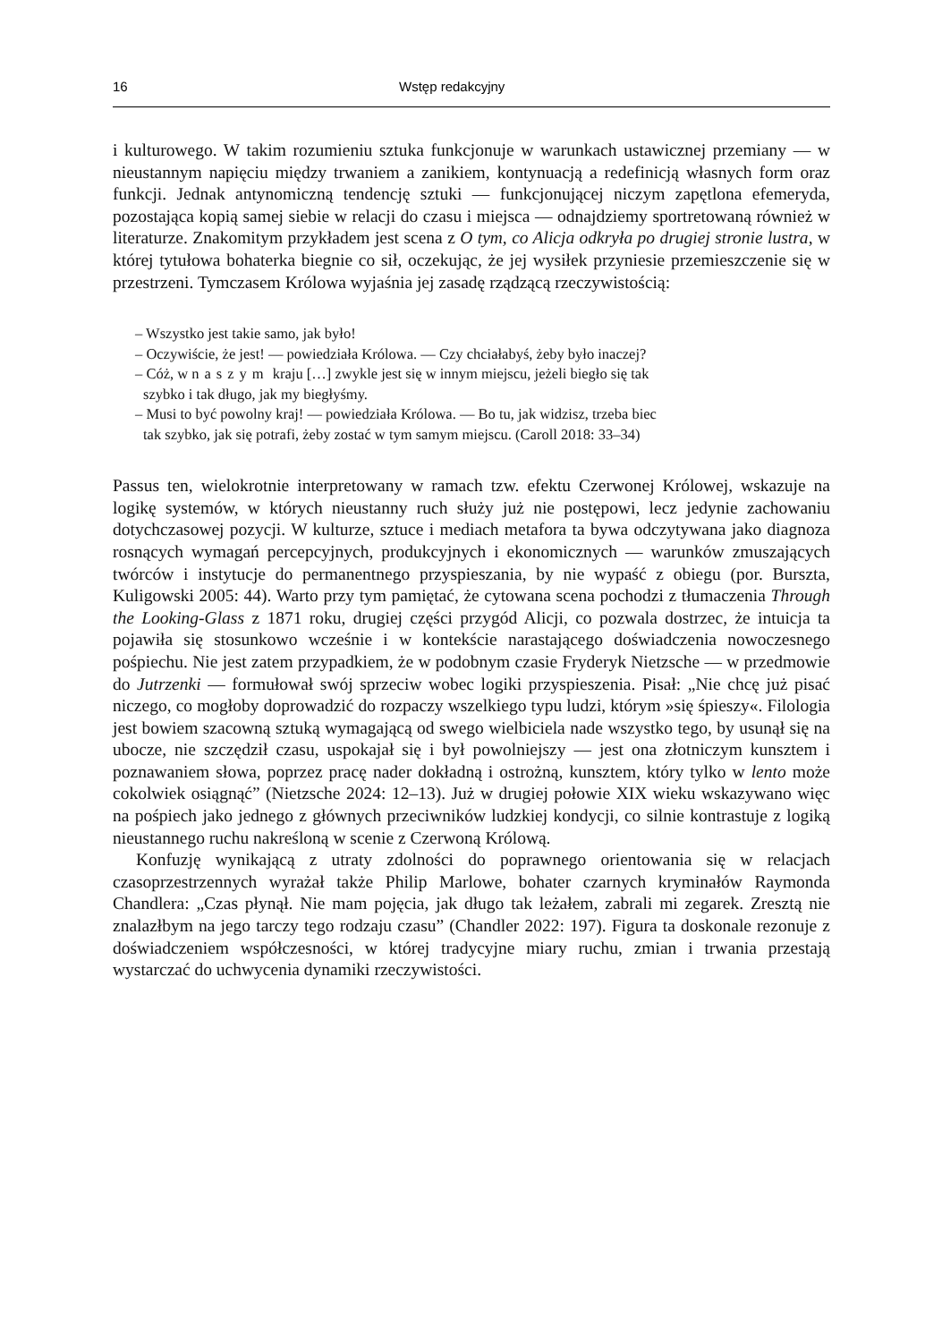16 Wstęp redakcyjny
i kulturowego. W takim rozumieniu sztuka funkcjonuje w warunkach ustawicznej przemiany — w nieustannym napięciu między trwaniem a zanikiem, kontynuacją a redefinicją własnych form oraz funkcji. Jednak antynomiczną tendencję sztuki — funkcjonującej niczym zapętlona efemeryda, pozostająca kopią samej siebie w relacji do czasu i miejsca — odnajdziemy sportretowaną również w literaturze. Znakomitym przykładem jest scena z O tym, co Alicja odkryła po drugiej stronie lustra, w której tytułowa bohaterka biegnie co sił, oczekując, że jej wysiłek przyniesie przemieszczenie się w przestrzeni. Tymczasem Królowa wyjaśnia jej zasadę rządzącą rzeczywistością:
– Wszystko jest takie samo, jak było!
– Oczywiście, że jest! — powiedziała Królowa. — Czy chciałabyś, żeby było inaczej?
– Cóż, w naszym kraju […] zwykle jest się w innym miejscu, jeżeli biegło się tak
szybko i tak długo, jak my biegłyśmy.
– Musi to być powolny kraj! — powiedziała Królowa. — Bo tu, jak widzisz, trzeba biec
tak szybko, jak się potrafi, żeby zostać w tym samym miejscu. (Caroll 2018: 33–34)
Passus ten, wielokrotnie interpretowany w ramach tzw. efektu Czerwonej Królowej, wskazuje na logikę systemów, w których nieustanny ruch służy już nie postępowi, lecz jedynie zachowaniu dotychczasowej pozycji. W kulturze, sztuce i mediach metafora ta bywa odczytywana jako diagnoza rosnących wymagań percepcyjnych, produkcyjnych i ekonomicznych — warunków zmuszających twórców i instytucje do permanentnego przyspieszania, by nie wypaść z obiegu (por. Burszta, Kuligowski 2005: 44). Warto przy tym pamiętać, że cytowana scena pochodzi z tłumaczenia Through the Looking-Glass z 1871 roku, drugiej części przygód Alicji, co pozwala dostrzec, że intuicja ta pojawiła się stosunkowo wcześnie i w kontekście narastającego doświadczenia nowoczesnego pośpiechu. Nie jest zatem przypadkiem, że w podobnym czasie Fryderyk Nietzsche — w przedmowie do Jutrzenki — formułował swój sprzeciw wobec logiki przyspieszenia. Pisał: „Nie chcę już pisać niczego, co mogłoby doprowadzić do rozpaczy wszelkiego typu ludzi, którym »się śpieszy«. Filologia jest bowiem szacowną sztuką wymagającą od swego wielbiciela nade wszystko tego, by usunął się na ubocze, nie szczędził czasu, uspokajał się i był powolniejszy — jest ona złotniczym kunsztem i poznawaniem słowa, poprzez pracę nader dokładną i ostrożną, kunsztem, który tylko w lento może cokolwiek osiągnąć” (Nietzsche 2024: 12–13). Już w drugiej połowie XIX wieku wskazywano więc na pośpiech jako jednego z głównych przeciwników ludzkiej kondycji, co silnie kontrastuje z logiką nieustannego ruchu nakreśloną w scenie z Czerwoną Królową.
Konfuzję wynikającą z utraty zdolności do poprawnego orientowania się w relacjach czasoprzestrzennych wyrażał także Philip Marlowe, bohater czarnych kryminałów Raymonda Chandlera: „Czas płynął. Nie mam pojęcia, jak długo tak leżałem, zabrali mi zegarek. Zresztą nie znalazłbym na jego tarczy tego rodzaju czasu” (Chandler 2022: 197). Figura ta doskonale rezonuje z doświadczeniem współczesności, w której tradycyjne miary ruchu, zmian i trwania przestają wystarczać do uchwycenia dynamiki rzeczywistości.